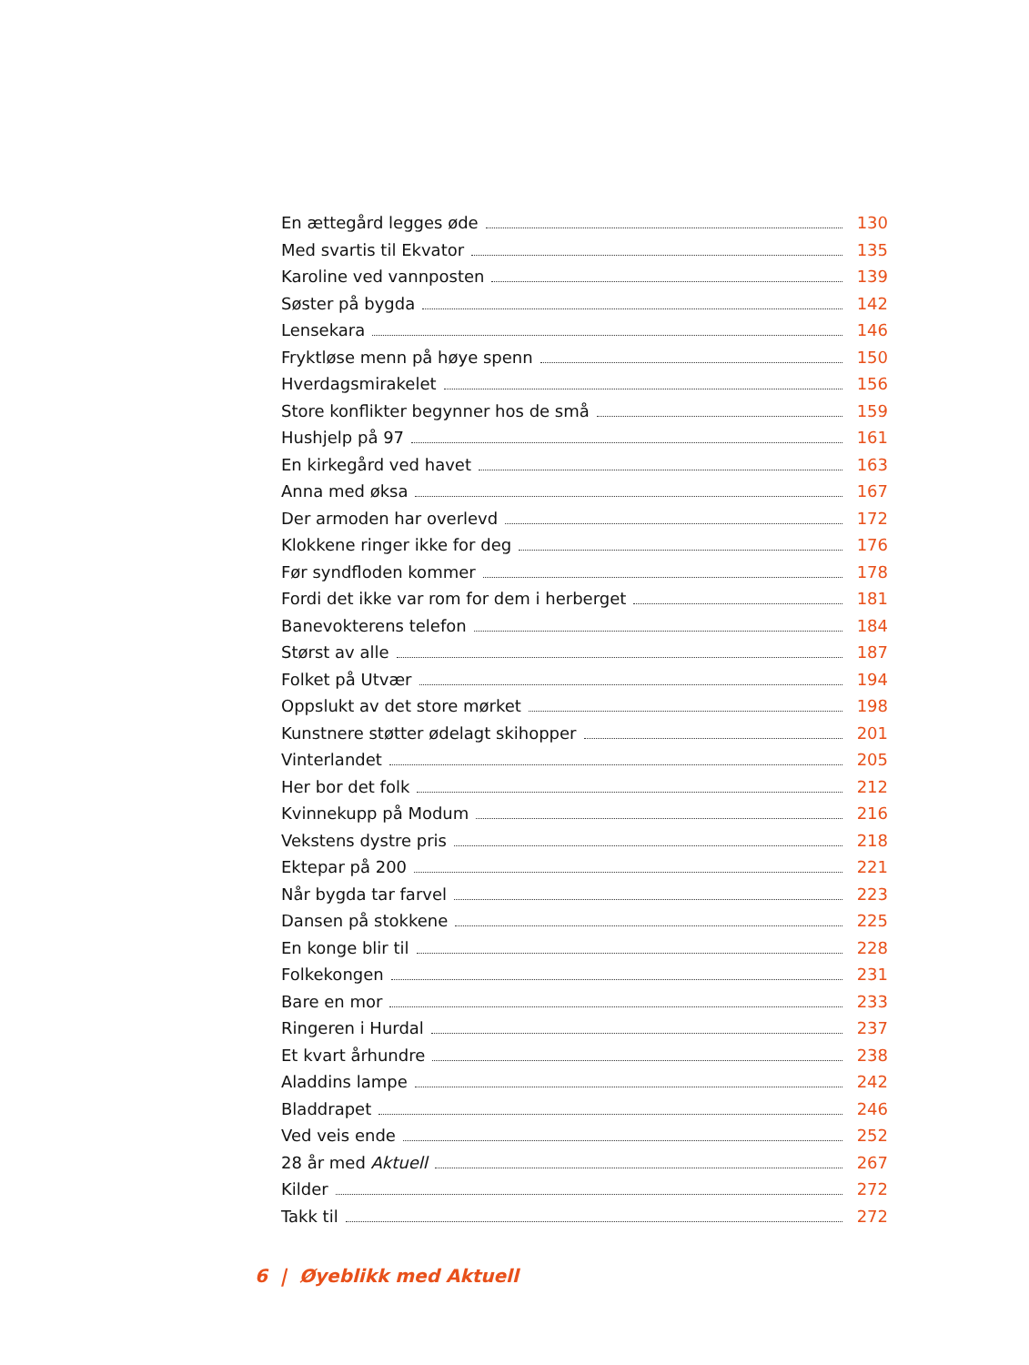En ættegård legges øde 130
Med svartis til Ekvator 135
Karoline ved vannposten 139
Søster på bygda 142
Lensekara 146
Fryktløse menn på høye spenn 150
Hverdagsmirakelet 156
Store konflikter begynner hos de små 159
Hushjelp på 97 161
En kirkegård ved havet 163
Anna med øksa 167
Der armoden har overlevd 172
Klokkene ringer ikke for deg 176
Før syndfloden kommer 178
Fordi det ikke var rom for dem i herberget 181
Banevokterens telefon 184
Størst av alle 187
Folket på Utvær 194
Oppslukt av det store mørket 198
Kunstnere støtter ødelagt skihopper 201
Vinterlandet 205
Her bor det folk 212
Kvinnekupp på Modum 216
Vekstens dystre pris 218
Ektepar på 200 221
Når bygda tar farvel 223
Dansen på stokkene 225
En konge blir til 228
Folkekongen 231
Bare en mor 233
Ringeren i Hurdal 237
Et kvart århundre 238
Aladdins lampe 242
Bladdrapet 246
Ved veis ende 252
28 år med Aktuell 267
Kilder 272
Takk til 272
6 | Øyeblikk med Aktuell